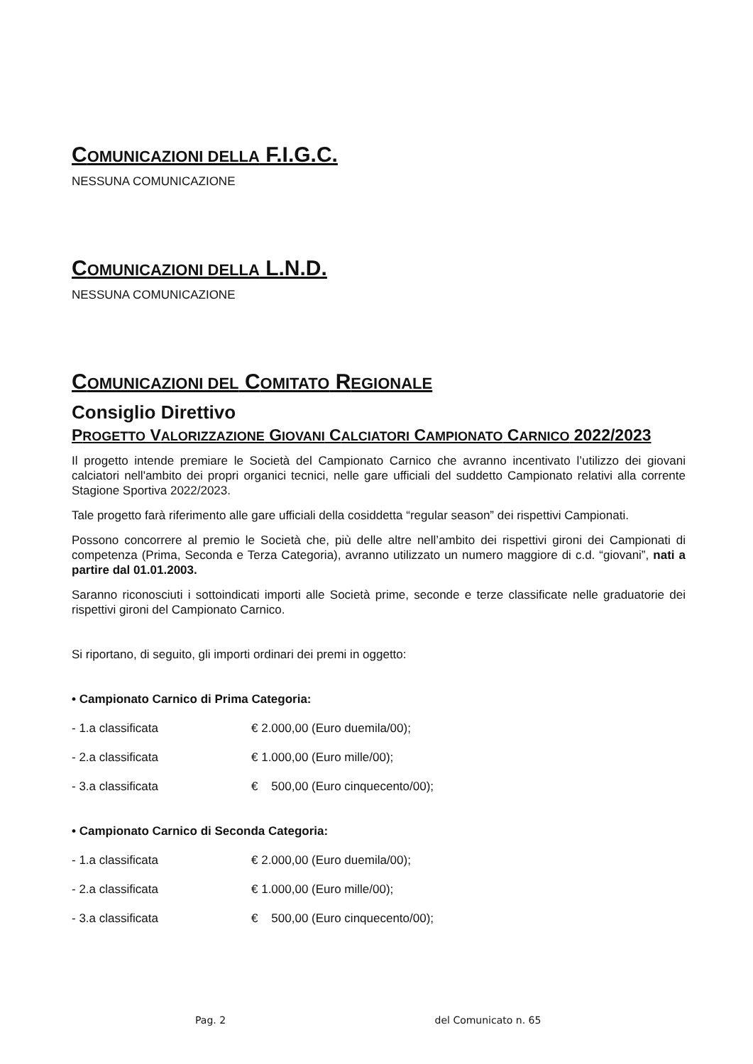COMUNICAZIONI DELLA F.I.G.C.
NESSUNA COMUNICAZIONE
COMUNICAZIONI DELLA L.N.D.
NESSUNA COMUNICAZIONE
COMUNICAZIONI DEL COMITATO REGIONALE
Consiglio Direttivo
PROGETTO VALORIZZAZIONE GIOVANI CALCIATORI CAMPIONATO CARNICO 2022/2023
Il progetto intende premiare le Società del Campionato Carnico che avranno incentivato l’utilizzo dei giovani calciatori nell'ambito dei propri organici tecnici, nelle gare ufficiali del suddetto Campionato relativi alla corrente Stagione Sportiva 2022/2023.
Tale progetto farà riferimento alle gare ufficiali della cosiddetta “regular season” dei rispettivi Campionati.
Possono concorrere al premio le Società che, più delle altre nell’ambito dei rispettivi gironi dei Campionati di competenza (Prima, Seconda e Terza Categoria), avranno utilizzato un numero maggiore di c.d. “giovani”, nati a partire dal 01.01.2003.
Saranno riconosciuti i sottoindicati importi alle Società prime, seconde e terze classificate nelle graduatorie dei rispettivi gironi del Campionato Carnico.
Si riportano, di seguito, gli importi ordinari dei premi in oggetto:
• Campionato Carnico di Prima Categoria:
- 1.a classificata € 2.000,00 (Euro duemila/00);
- 2.a classificata € 1.000,00 (Euro mille/00);
- 3.a classificata € 500,00 (Euro cinquecento/00);
• Campionato Carnico di Seconda Categoria:
- 1.a classificata € 2.000,00 (Euro duemila/00);
- 2.a classificata € 1.000,00 (Euro mille/00);
- 3.a classificata € 500,00 (Euro cinquecento/00);
Pag. 2 del Comunicato n. 65